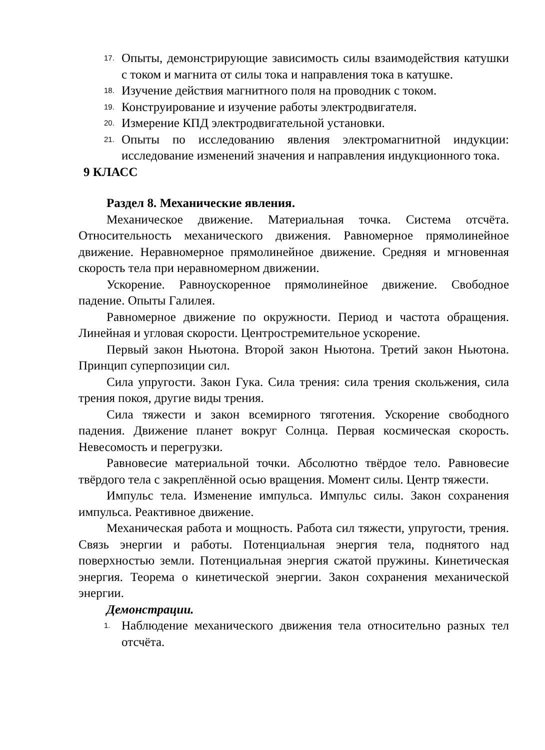17. Опыты, демонстрирующие зависимость силы взаимодействия катушки с током и магнита от силы тока и направления тока в катушке.
18. Изучение действия магнитного поля на проводник с током.
19. Конструирование и изучение работы электродвигателя.
20. Измерение КПД электродвигательной установки.
21. Опыты по исследованию явления электромагнитной индукции: исследование изменений значения и направления индукционного тока.
9 КЛАСС
Раздел 8. Механические явления.
Механическое движение. Материальная точка. Система отсчёта. Относительность механического движения. Равномерное прямолинейное движение. Неравномерное прямолинейное движение. Средняя и мгновенная скорость тела при неравномерном движении.
Ускорение. Равноускоренное прямолинейное движение. Свободное падение. Опыты Галилея.
Равномерное движение по окружности. Период и частота обращения. Линейная и угловая скорости. Центростремительное ускорение.
Первый закон Ньютона. Второй закон Ньютона. Третий закон Ньютона. Принцип суперпозиции сил.
Сила упругости. Закон Гука. Сила трения: сила трения скольжения, сила трения покоя, другие виды трения.
Сила тяжести и закон всемирного тяготения. Ускорение свободного падения. Движение планет вокруг Солнца. Первая космическая скорость. Невесомость и перегрузки.
Равновесие материальной точки. Абсолютно твёрдое тело. Равновесие твёрдого тела с закреплённой осью вращения. Момент силы. Центр тяжести.
Импульс тела. Изменение импульса. Импульс силы. Закон сохранения импульса. Реактивное движение.
Механическая работа и мощность. Работа сил тяжести, упругости, трения. Связь энергии и работы. Потенциальная энергия тела, поднятого над поверхностью земли. Потенциальная энергия сжатой пружины. Кинетическая энергия. Теорема о кинетической энергии. Закон сохранения механической энергии.
Демонстрации.
1. Наблюдение механического движения тела относительно разных тел отсчёта.